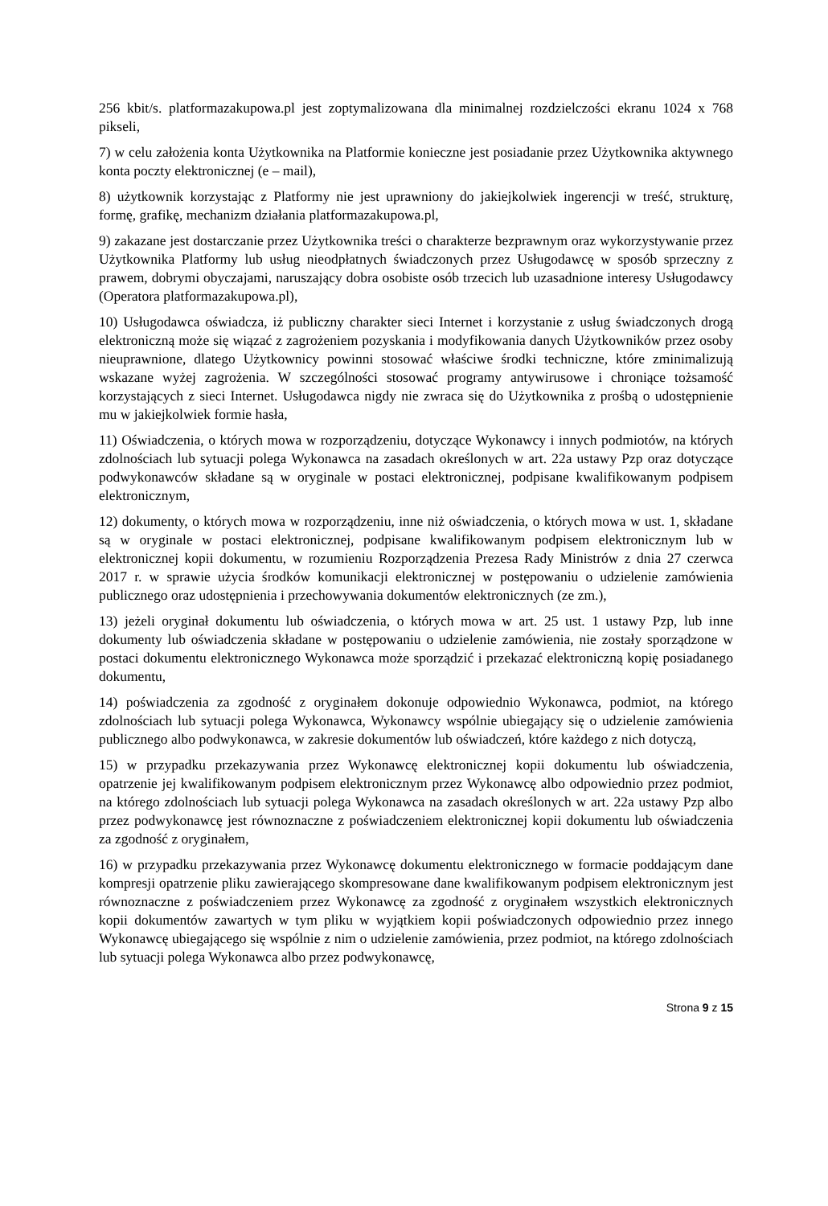256 kbit/s. platformazakupowa.pl jest zoptymalizowana dla minimalnej rozdzielczości ekranu 1024 x 768 pikseli,
7) w celu założenia konta Użytkownika na Platformie konieczne jest posiadanie przez Użytkownika aktywnego konta poczty elektronicznej (e – mail),
8) użytkownik korzystając z Platformy nie jest uprawniony do jakiejkolwiek ingerencji w treść, strukturę, formę, grafikę, mechanizm działania platformazakupowa.pl,
9) zakazane jest dostarczanie przez Użytkownika treści o charakterze bezprawnym oraz wykorzystywanie przez Użytkownika Platformy lub usług nieodpłatnych świadczonych przez Usługodawcę w sposób sprzeczny z prawem, dobrymi obyczajami, naruszający dobra osobiste osób trzecich lub uzasadnione interesy Usługodawcy (Operatora platformazakupowa.pl),
10) Usługodawca oświadcza, iż publiczny charakter sieci Internet i korzystanie z usług świadczonych drogą elektroniczną może się wiązać z zagrożeniem pozyskania i modyfikowania danych Użytkowników przez osoby nieuprawnione, dlatego Użytkownicy powinni stosować właściwe środki techniczne, które zminimalizują wskazane wyżej zagrożenia. W szczególności stosować programy antywirusowe i chroniące tożsamość korzystających z sieci Internet. Usługodawca nigdy nie zwraca się do Użytkownika z prośbą o udostępnienie mu w jakiejkolwiek formie hasła,
11) Oświadczenia, o których mowa w rozporządzeniu, dotyczące Wykonawcy i innych podmiotów, na których zdolnościach lub sytuacji polega Wykonawca na zasadach określonych w art. 22a ustawy Pzp oraz dotyczące podwykonawców składane są w oryginale w postaci elektronicznej, podpisane kwalifikowanym podpisem elektronicznym,
12) dokumenty, o których mowa w rozporządzeniu, inne niż oświadczenia, o których mowa w ust. 1, składane są w oryginale w postaci elektronicznej, podpisane kwalifikowanym podpisem elektronicznym lub w elektronicznej kopii dokumentu, w rozumieniu Rozporządzenia Prezesa Rady Ministrów z dnia 27 czerwca 2017 r. w sprawie użycia środków komunikacji elektronicznej w postępowaniu o udzielenie zamówienia publicznego oraz udostępnienia i przechowywania dokumentów elektronicznych (ze zm.),
13) jeżeli oryginał dokumentu lub oświadczenia, o których mowa w art. 25 ust. 1 ustawy Pzp, lub inne dokumenty lub oświadczenia składane w postępowaniu o udzielenie zamówienia, nie zostały sporządzone w postaci dokumentu elektronicznego Wykonawca może sporządzić i przekazać elektroniczną kopię posiadanego dokumentu,
14) poświadczenia za zgodność z oryginałem dokonuje odpowiednio Wykonawca, podmiot, na którego zdolnościach lub sytuacji polega Wykonawca, Wykonawcy wspólnie ubiegający się o udzielenie zamówienia publicznego albo podwykonawca, w zakresie dokumentów lub oświadczeń, które każdego z nich dotyczą,
15) w przypadku przekazywania przez Wykonawcę elektronicznej kopii dokumentu lub oświadczenia, opatrzenie jej kwalifikowanym podpisem elektronicznym przez Wykonawcę albo odpowiednio przez podmiot, na którego zdolnościach lub sytuacji polega Wykonawca na zasadach określonych w art. 22a ustawy Pzp albo przez podwykonawcę jest równoznaczne z poświadczeniem elektronicznej kopii dokumentu lub oświadczenia za zgodność z oryginałem,
16) w przypadku przekazywania przez Wykonawcę dokumentu elektronicznego w formacie poddającym dane kompresji opatrzenie pliku zawierającego skompresowane dane kwalifikowanym podpisem elektronicznym jest równoznaczne z poświadczeniem przez Wykonawcę za zgodność z oryginałem wszystkich elektronicznych kopii dokumentów zawartych w tym pliku w wyjątkiem kopii poświadczonych odpowiednio przez innego Wykonawcę ubiegającego się wspólnie z nim o udzielenie zamówienia, przez podmiot, na którego zdolnościach lub sytuacji polega Wykonawca albo przez podwykonawcę,
Strona 9 z 15